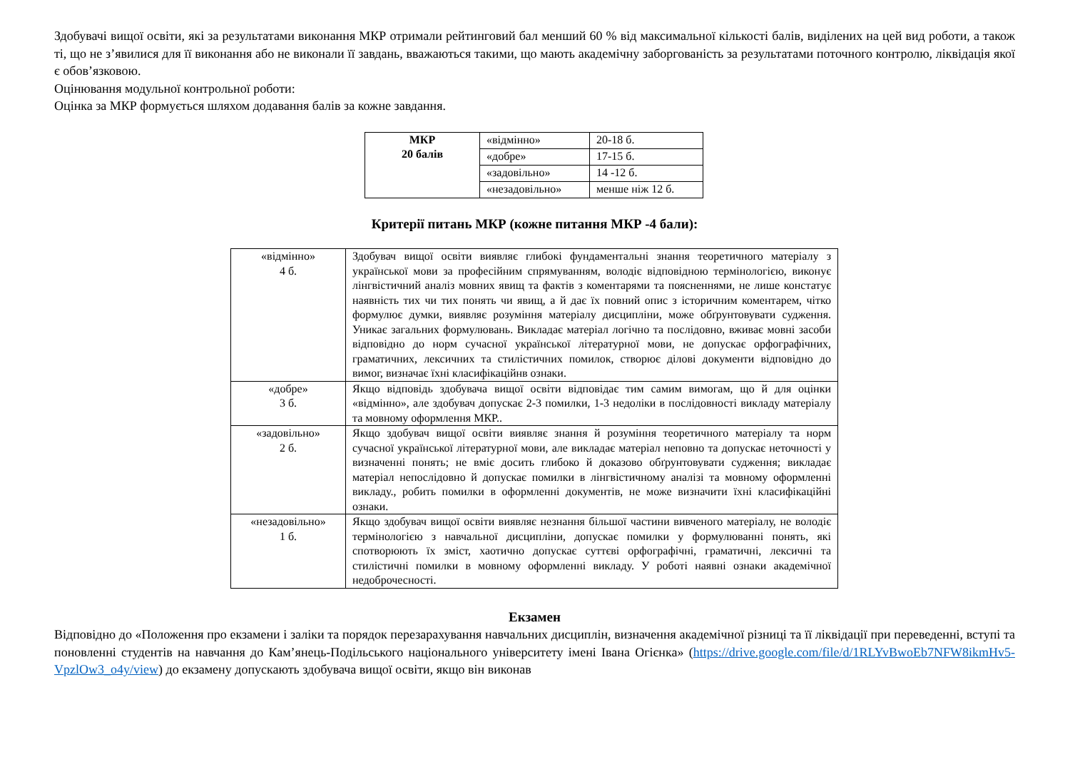Здобувачі вищої освіти, які за результатами виконання МКР отримали рейтинговий бал менший 60 % від максимальної кількості балів, виділених на цей вид роботи, а також ті, що не з’явилися для її виконання або не виконали її завдань, вважаються такими, що мають академічну заборгованість за результатами поточного контролю, ліквідація якої є обов’язковою.
Оцінювання модульної контрольної роботи:
Оцінка за МКР формується шляхом додавання балів за кожне завдання.
| МКР 20 балів | «відмінно» | 20-18 б. |
| | «добре» | 17-15 б. |
| | «задовільно» | 14 -12 б. |
| | «незадовільно» | менше ніж 12 б. |
Критерії питань МКР (кожне питання МКР -4 бали):
| «відмінно» 4 б. | Здобувач вищої освіти виявляє глибокі фундаментальні знання теоретичного матеріалу з української мови за професійним спрямуванням, володіє відповідною термінологією, виконує лінгвістичний аналіз мовних явищ та фактів з коментарями та поясненнями, не лише констатує наявність тих чи тих понять чи явищ, а й дає їх повний опис з історичним коментарем, чітко формулює думки, виявляє розуміння матеріалу дисципліни, може обґрунтовувати судження. Уникає загальних формулювань. Викладає матеріал логічно та послідовно, вживає мовні засоби відповідно до норм сучасної української літературної мови, не допускає орфографічних, граматичних, лексичних та стилістичних помилок, створює ділові документи відповідно до вимог, визначає їхні класифікаційнв ознаки. |
| «добре» 3 б. | Якщо відповідь здобувача вищої освіти відповідає тим самим вимогам, що й для оцінки «відмінно», але здобувач допускає 2-3 помилки, 1-3 недоліки в послідовності викладу матеріалу та мовному оформлення МКР.. |
| «задовільно» 2 б. | Якщо здобувач вищої освіти виявляє знання й розуміння теоретичного матеріалу та норм сучасної української літературної мови, але викладає матеріал неповно та допускає неточності у визначенні понять; не вміє досить глибоко й доказово обґрунтовувати судження; викладає матеріал непослідовно й допускає помилки в лінгвістичному аналізі та мовному оформленні викладу., робить помилки в оформленні документів, не може визначити їхні класифікаційні ознаки. |
| «незадовільно» 1 б. | Якщо здобувач вищої освіти виявляє незнання більшої частини вивченого матеріалу, не володіє термінологією з навчальної дисципліни, допускає помилки у формулюванні понять, які спотворюють їх зміст, хаотично допускає суттєві орфографічні, граматичні, лексичні та стилістичні помилки в мовному оформленні викладу. У роботі наявні ознаки академічної недоброчесності. |
Екзамен
Відповідно до «Положення про екзамени і заліки та порядок перезарахування навчальних дисциплін, визначення академічної різниці та її ліквідації при переведенні, вступі та поновленні студентів на навчання до Кам’янець-Подільського національного університету імені Івана Огієнка» (https://drive.google.com/file/d/1RLYvBwoEb7NFW8ikmHv5-VpzlOw3_o4y/view) до екзамену допускають здобувача вищої освіти, якщо він виконав